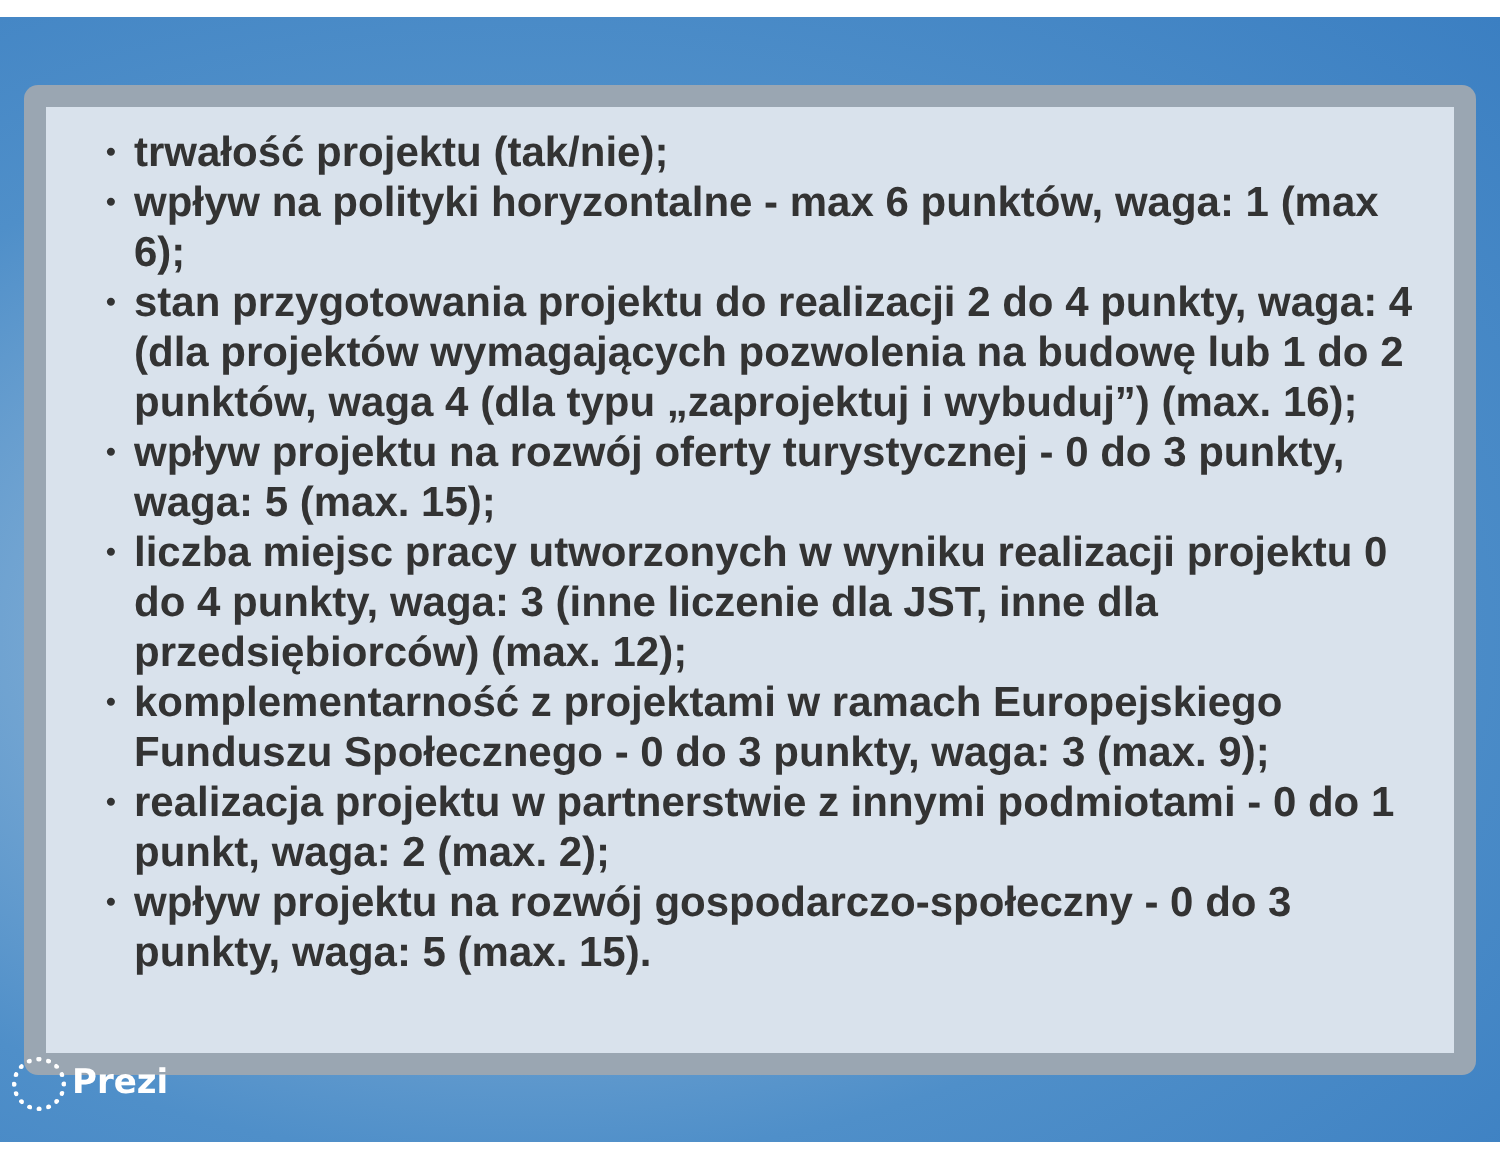• trwałość projektu (tak/nie);
• wpływ na polityki horyzontalne - max 6 punktów, waga: 1 (max 6);
• stan przygotowania projektu do realizacji 2 do 4 punkty, waga: 4 (dla projektów wymagających pozwolenia na budowę lub 1 do 2 punktów, waga 4 (dla typu „zaprojektuj i wybuduj”) (max. 16);
• wpływ projektu na rozwój oferty turystycznej - 0 do 3 punkty, waga: 5 (max. 15);
• liczba miejsc pracy utworzonych w wyniku realizacji projektu 0 do 4 punkty, waga: 3 (inne liczenie dla JST, inne dla przedsiębiorców) (max. 12);
• komplementarność z projektami w ramach Europejskiego Funduszu Społecznego - 0 do 3 punkty, waga: 3 (max. 9);
• realizacja projektu w partnerstwie z innymi podmiotami - 0 do 1 punkt, waga: 2 (max. 2);
• wpływ projektu na rozwój gospodarczo-społeczny - 0 do 3 punkty, waga: 5 (max. 15).
Prezi